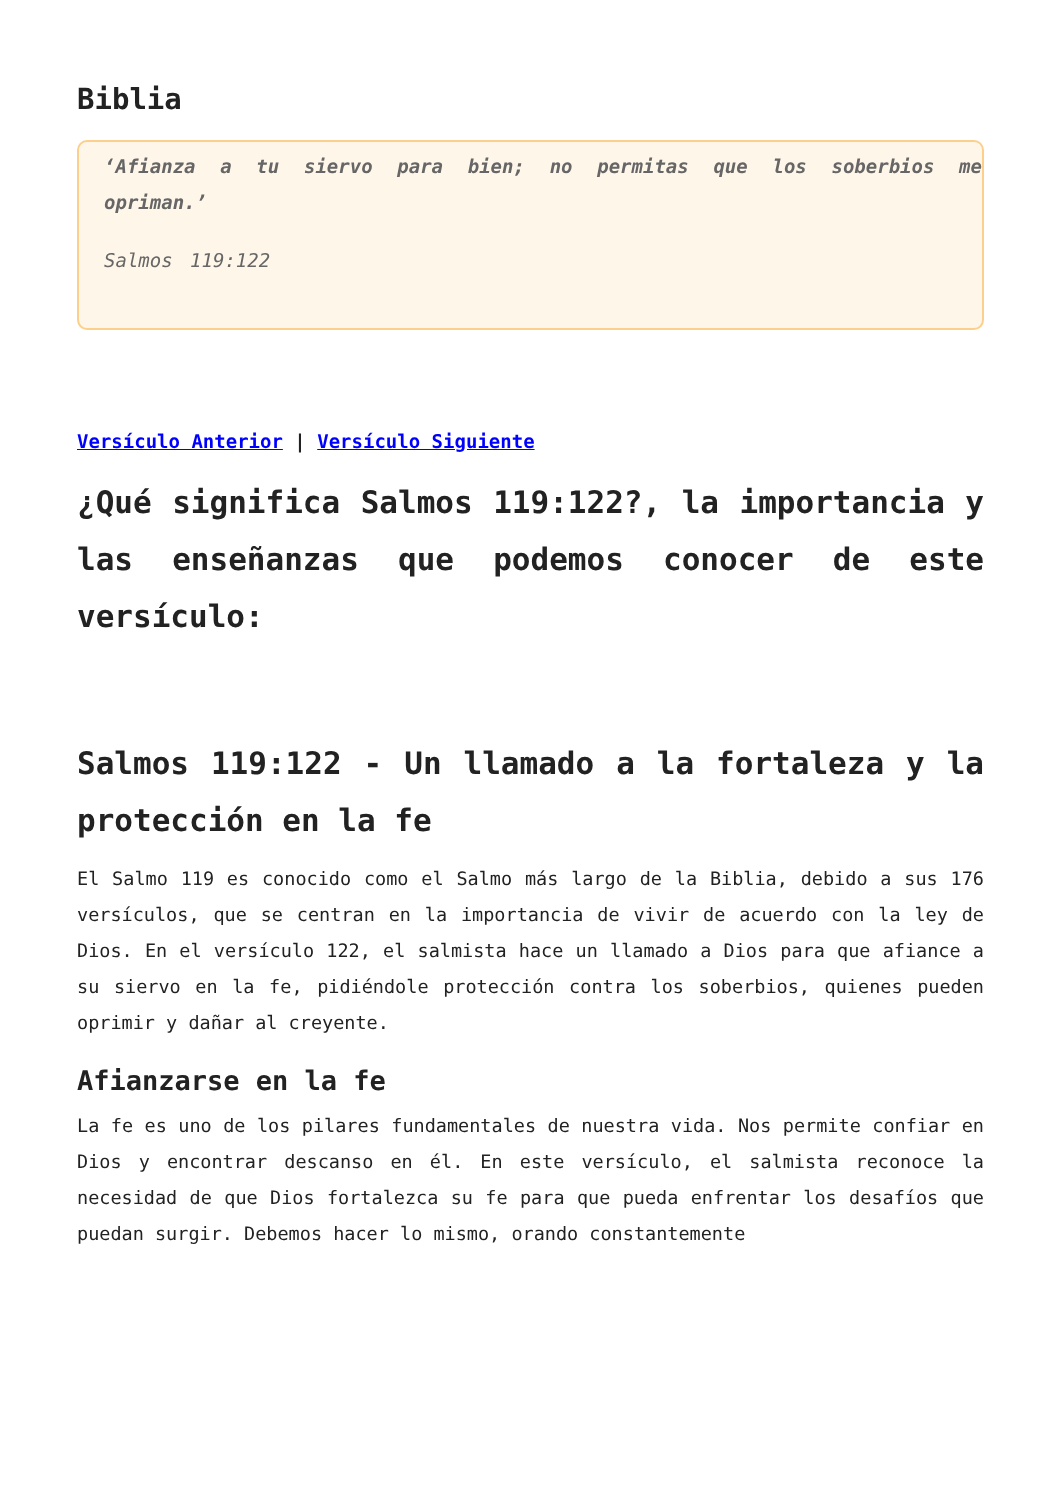Biblia
‘Afianza a tu siervo para bien; no permitas que los soberbios me opriman.’
Salmos 119:122
Versículo Anterior | Versículo Siguiente
¿Qué significa Salmos 119:122?, la importancia y las enseñanzas que podemos conocer de este versículo:
Salmos 119:122 - Un llamado a la fortaleza y la protección en la fe
El Salmo 119 es conocido como el Salmo más largo de la Biblia, debido a sus 176 versículos, que se centran en la importancia de vivir de acuerdo con la ley de Dios. En el versículo 122, el salmista hace un llamado a Dios para que afiance a su siervo en la fe, pidiéndole protección contra los soberbios, quienes pueden oprimir y dañar al creyente.
Afianzarse en la fe
La fe es uno de los pilares fundamentales de nuestra vida. Nos permite confiar en Dios y encontrar descanso en él. En este versículo, el salmista reconoce la necesidad de que Dios fortalezca su fe para que pueda enfrentar los desafíos que puedan surgir. Debemos hacer lo mismo, orando constantemente